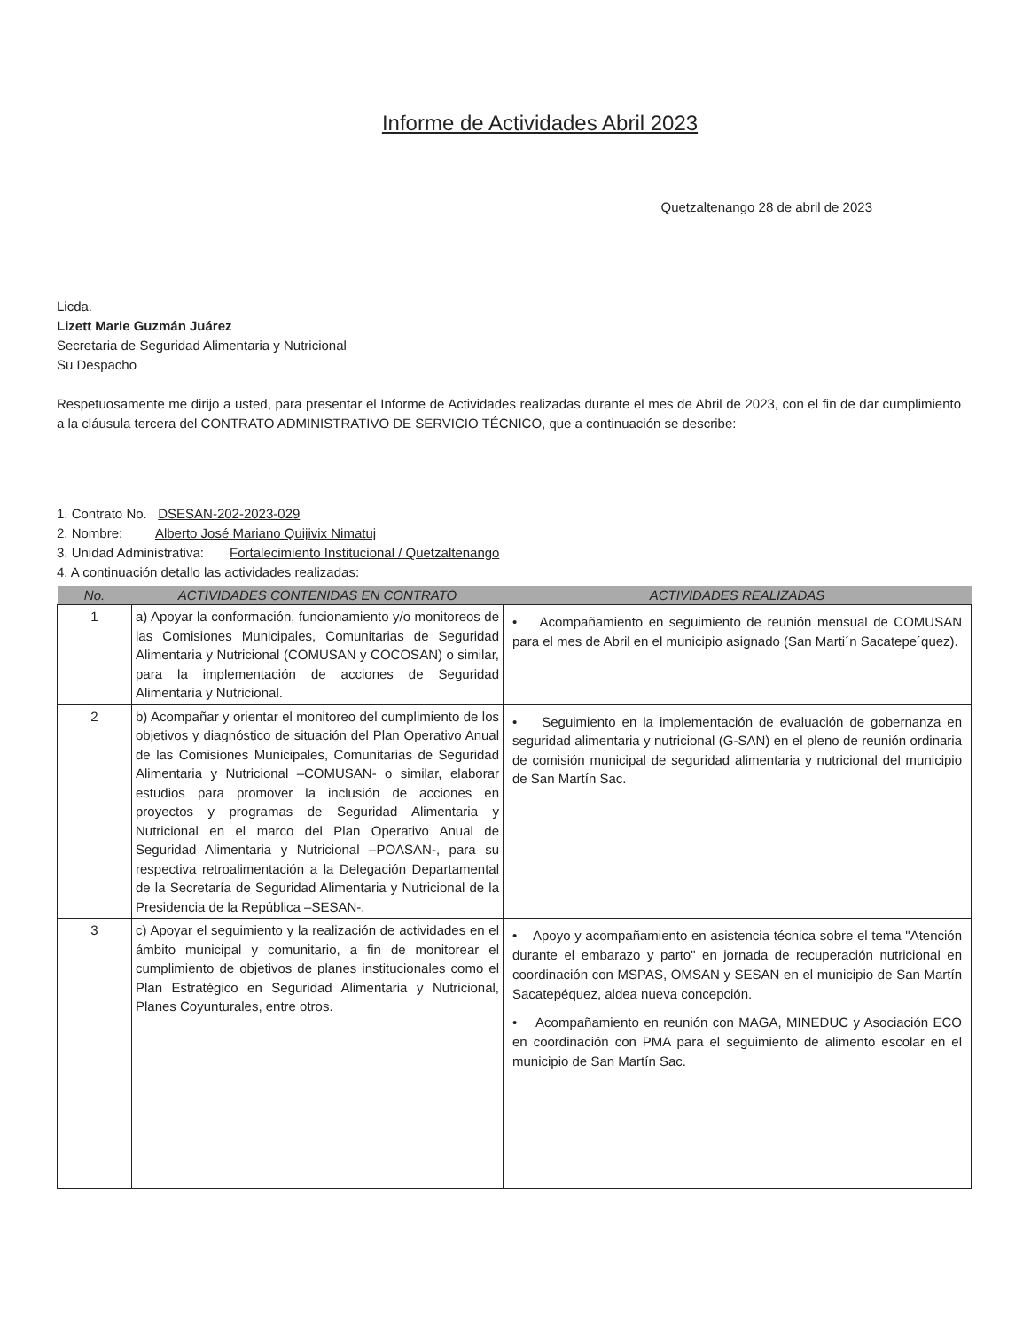Informe de Actividades Abril 2023
Quetzaltenango 28 de abril de 2023
Licda.
Lizett Marie Guzmán Juárez
Secretaria de Seguridad Alimentaria y Nutricional
Su Despacho
Respetuosamente me dirijo a usted, para presentar el Informe de Actividades realizadas durante el mes de Abril de 2023, con el fin de dar cumplimiento a la cláusula tercera del CONTRATO ADMINISTRATIVO DE SERVICIO TÉCNICO, que a continuación se describe:
1. Contrato No. DSESAN-202-2023-029
2. Nombre: Alberto José Mariano Quijivix Nimatuj
3. Unidad Administrativa: Fortalecimiento Institucional / Quetzaltenango
4. A continuación detallo las actividades realizadas:
| No. | ACTIVIDADES CONTENIDAS EN CONTRATO | ACTIVIDADES REALIZADAS |
| --- | --- | --- |
| 1 | a) Apoyar la conformación, funcionamiento y/o monitoreos de las Comisiones Municipales, Comunitarias de Seguridad Alimentaria y Nutricional (COMUSAN y COCOSAN) o similar, para la implementación de acciones de Seguridad Alimentaria y Nutricional. | • Acompañamiento en seguimiento de reunión mensual de COMUSAN para el mes de Abril en el municipio asignado (San Marti´n Sacatepe´quez). |
| 2 | b) Acompañar y orientar el monitoreo del cumplimiento de los objetivos y diagnóstico de situación del Plan Operativo Anual de las Comisiones Municipales, Comunitarias de Seguridad Alimentaria y Nutricional –COMUSAN- o similar, elaborar estudios para promover la inclusión de acciones en proyectos y programas de Seguridad Alimentaria y Nutricional en el marco del Plan Operativo Anual de Seguridad Alimentaria y Nutricional –POASAN-, para su respectiva retroalimentación a la Delegación Departamental de la Secretaría de Seguridad Alimentaria y Nutricional de la Presidencia de la República –SESAN-. | • Seguimiento en la implementación de evaluación de gobernanza en seguridad alimentaria y nutricional (G-SAN) en el pleno de reunión ordinaria de comisión municipal de seguridad alimentaria y nutricional del municipio de San Martín Sac. |
| 3 | c) Apoyar el seguimiento y la realización de actividades en el ámbito municipal y comunitario, a fin de monitorear el cumplimiento de objetivos de planes institucionales como el Plan Estratégico en Seguridad Alimentaria y Nutricional, Planes Coyunturales, entre otros. | • Apoyo y acompañamiento en asistencia técnica sobre el tema "Atención durante el embarazo y parto" en jornada de recuperación nutricional en coordinación con MSPAS, OMSAN y SESAN en el municipio de San Martín Sacatepéquez, aldea nueva concepción. • Acompañamiento en reunión con MAGA, MINEDUC y Asociación ECO en coordinación con PMA para el seguimiento de alimento escolar en el municipio de San Martín Sac. |